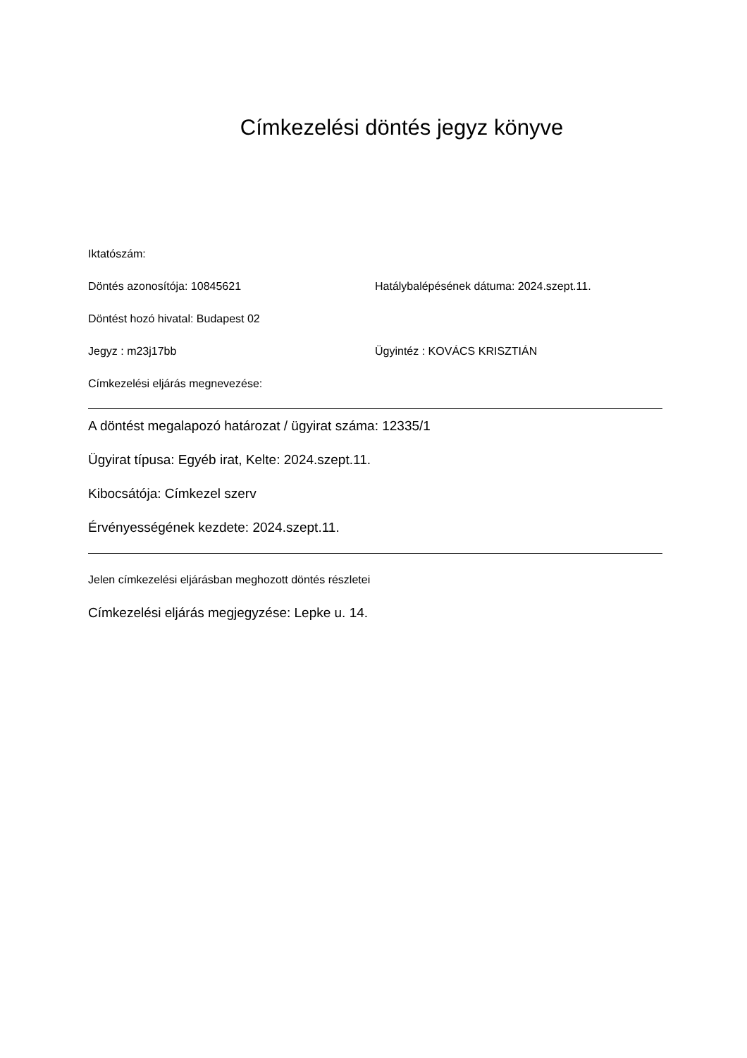Címkezelési döntés jegyz könyve
Iktatószám:
Döntés azonosítója: 10845621 Hatálybalépésének dátuma: 2024.szept.11.
Döntést hozó hivatal: Budapest 02
Jegyz : m23j17bb Ügyintéz : KOVÁCS KRISZTIÁN
Címkezelési eljárás megnevezése:
A döntést megalapozó határozat / ügyirat száma: 12335/1
Ügyirat típusa: Egyéb irat, Kelte: 2024.szept.11.
Kibocsátója: Címkezel szerv
Érvényességének kezdete: 2024.szept.11.
Jelen címkezelési eljárásban meghozott döntés részletei
Címkezelési eljárás megjegyzése: Lepke u. 14.